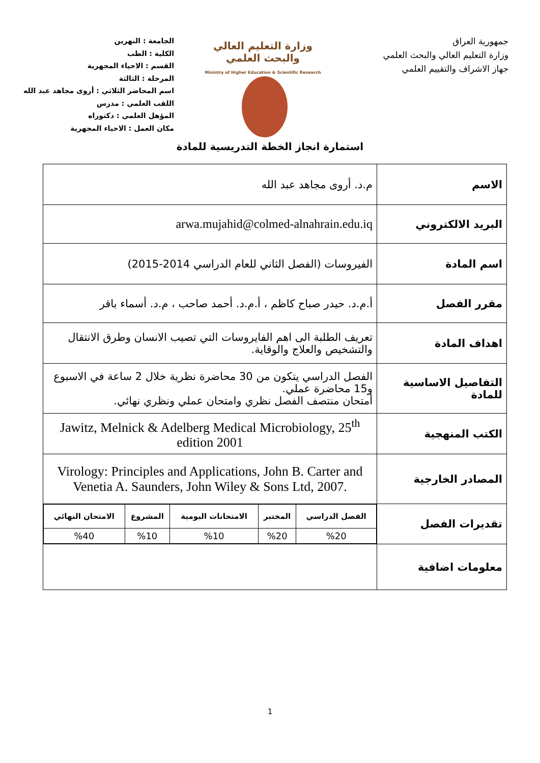جمهورية العراق
وزارة التعليم العالي والبحث العلمي
جهاز الاشراف والتقييم العلمي
وزارة التعليم العالي
والبحث العلمي
Ministry of Higher Education & Scientific Research
الجامعة : النهرين
الكلية : الطب
القسم : الاحياء المجهرية
المرحلة : الثالثة
اسم المحاضر الثلاثي : أروى مجاهد عبد الله
اللقب العلمي : مدرس
المؤهل العلمي : دكتوراه
مكان العمل : الاحياء المجهرية
استمارة انجاز الخطة التدريسية للمادة
| الاسم | م.د. أروى مجاهد عبد الله |
| البريد الالكتروني | arwa.mujahid@colmed-alnahrain.edu.iq |
| اسم المادة | الفيروسات (الفصل الثاني للعام الدراسي 2014-2015) |
| مقرر الفصل | أ.م.د. حيدر صباح كاظم ، أ.م.د. أحمد صاحب ، م.د. أسماء باقر |
| اهداف المادة | تعريف الطلبة الى اهم الفايروسات التي تصيب الانسان وطرق الانتقال والتشخيص والعلاج والوقاية. |
| التفاصيل الاساسية للمادة | الفصل الدراسي يتكون من 30 محاضرة نظرية خلال 2 ساعة في الاسبوع و15 محاضرة عملي. أمتحان منتصف الفصل نظري وامتحان عملي ونظري نهائي. |
| الكتب المنهجية | Jawitz, Melnick & Adelberg Medical Microbiology, 25<sup>th</sup> edition 2001 |
| المصادر الخارجية | Virology: Principles and Applications, John B. Carter and Venetia A. Saunders, John Wiley & Sons Ltd, 2007. |
| تقديرات الفصل | / الفصل الدراسي / المختبر / الامتحانات اليومية / المشروع / الامتحان النهائي / / --- / --- / --- / --- / --- / / %20 / %20 / %10 / %10 / %40 / |
| معلومات اضافية | |
1